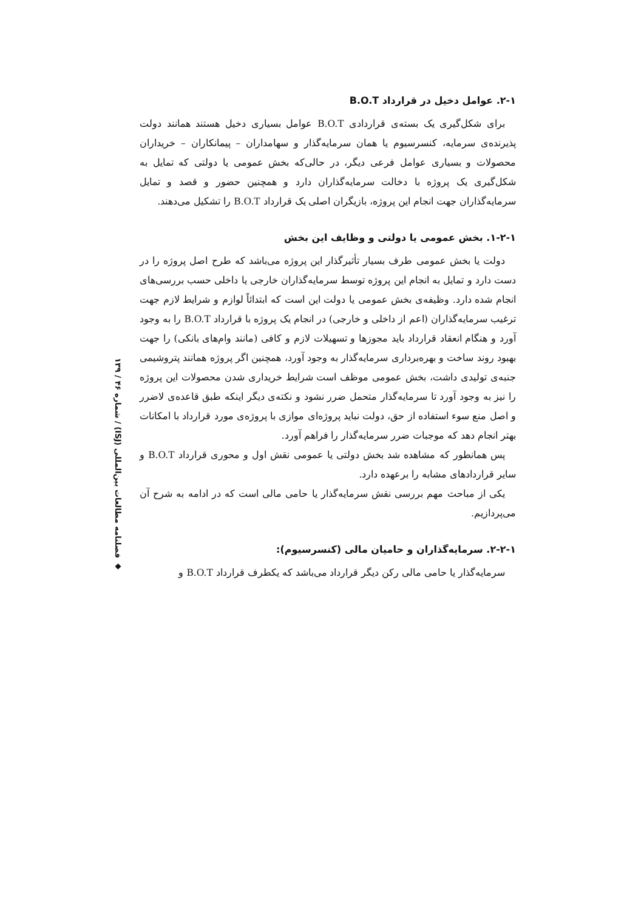۲-۱. عوامل دخیل در قرارداد B.O.T
برای شکل‌گیری یک بسته‌ی قراردادی B.O.T عوامل بسیاری دخیل هستند همانند دولت پذیرنده‌ی سرمایه، کنسرسیوم یا همان سرمایه‌گذار و سهامداران – پیمانکاران – خریداران محصولات و بسیاری عوامل فرعی دیگر، در حالی‌که بخش عمومی یا دولتی که تمایل به شکل‌گیری یک پروژه با دخالت سرمایه‌گذاران دارد و همچنین حضور و قصد و تمایل سرمایه‌گذاران جهت انجام این پروژه، بازیگران اصلی یک قرارداد B.O.T را تشکیل می‌دهند.
۱-۲-۱. بخش عمومی یا دولتی و وظایف این بخش
دولت یا بخش عمومی طرف بسیار تأثیرگذار این پروژه می‌باشد که طرح اصل پروژه را در دست دارد و تمایل به انجام این پروژه توسط سرمایه‌گذاران خارجی یا داخلی حسب بررسی‌های انجام شده دارد. وظیفه‌ی بخش عمومی یا دولت این است که ابتدائاً لوازم و شرایط لازم جهت ترغیب سرمایه‌گذاران (اعم از داخلی و خارجی) در انجام یک پروژه با قرارداد B.O.T را به وجود آورد و هنگام انعقاد قرارداد باید مجوزها و تسهیلات لازم و کافی (مانند وام‌های بانکی) را جهت بهبود روند ساخت و بهره‌برداری سرمایه‌گذار به وجود آورد، همچنین اگر پروژه همانند پتروشیمی جنبه‌ی تولیدی داشت، بخش عمومی موظف است شرایط خریداری شدن محصولات این پروژه را نیز به وجود آورد تا سرمایه‌گذار متحمل ضرر نشود و نکته‌ی دیگر اینکه طبق قاعده‌ی لاضرر و اصل منع سوء استفاده از حق، دولت نباید پروژه‌ای موازی با پروژه‌ی مورد قرارداد با امکانات بهتر انجام دهد که موجبات ضرر سرمایه‌گذار را فراهم آورد.
پس همانطور که مشاهده شد بخش دولتی یا عمومی نقش اول و محوری قرارداد B.O.T و سایر قراردادهای مشابه را برعهده دارد.
یکی از مباحث مهم بررسی نقش سرمایه‌گذار یا حامی مالی است که در ادامه به شرح آن می‌پردازیم.
۲-۲-۱. سرمایه‌گذاران و حامیان مالی (کنسرسیوم):
سرمایه‌گذار یا حامی مالی رکن دیگر قرارداد می‌باشد که یکطرف قرارداد B.O.T و
◆ فصلنامه مطالعات بین‌المللی (ISJ) / شماره ۴۶ / ۱۳۹